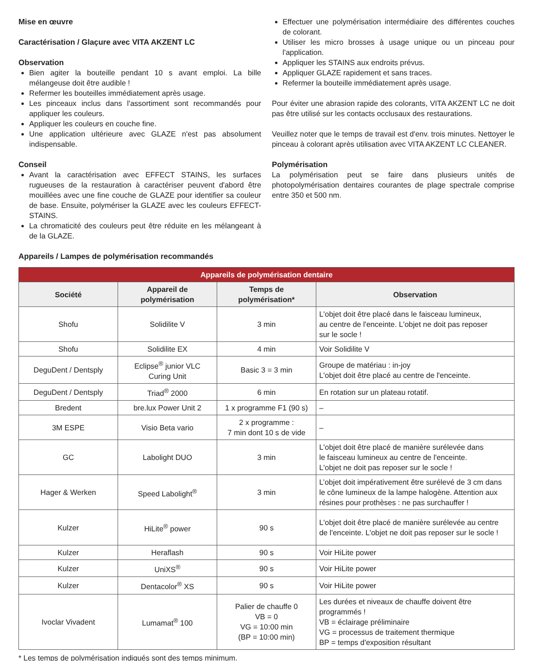Mise en œuvre
Caractérisation / Glaçure avec VITA AKZENT LC
Observation
Bien agiter la bouteille pendant 10 s avant emploi. La bille mélangeuse doit être audible !
Refermer les bouteilles immédiatement après usage.
Les pinceaux inclus dans l'assortiment sont recommandés pour appliquer les couleurs.
Appliquer les couleurs en couche fine.
Une application ultérieure avec GLAZE n'est pas absolument indispensable.
Conseil
Avant la caractérisation avec EFFECT STAINS, les surfaces rugueuses de la restauration à caractériser peuvent d'abord être mouillées avec une fine couche de GLAZE pour identifier sa couleur de base. Ensuite, polymériser la GLAZE avec les couleurs EFFECT-STAINS.
La chromaticité des couleurs peut être réduite en les mélangeant à de la GLAZE.
Effectuer une polymérisation intermédiaire des différentes couches de colorant.
Utiliser les micro brosses à usage unique ou un pinceau pour l'application.
Appliquer les STAINS aux endroits prévus.
Appliquer GLAZE rapidement et sans traces.
Refermer la bouteille immédiatement après usage.
Pour éviter une abrasion rapide des colorants, VITA AKZENT LC ne doit pas être utilisé sur les contacts occlusaux des restaurations.
Veuillez noter que le temps de travail est d'env. trois minutes. Nettoyer le pinceau à colorant après utilisation avec VITA AKZENT LC CLEANER.
Polymérisation
La polymérisation peut se faire dans plusieurs unités de photopolymérisation dentaires courantes de plage spectrale comprise entre 350 et 500 nm.
Appareils / Lampes de polymérisation recommandés
| Appareils de polymérisation dentaire | | | |
| --- | --- | --- | --- |
| Société | Appareil de polymérisation | Temps de polymérisation* | Observation |
| Shofu | Solidilite V | 3 min | L'objet doit être placé dans le faisceau lumineux, au centre de l'enceinte. L'objet ne doit pas reposer sur le socle ! |
| Shofu | Solidilite EX | 4 min | Voir Solidilite V |
| DeguDent / Dentsply | Eclipse<sup>®</sup> junior VLC Curing Unit | Basic 3 = 3 min | Groupe de matériau : in-joy L'objet doit être placé au centre de l'enceinte. |
| DeguDent / Dentsply | Triad<sup>®</sup> 2000 | 6 min | En rotation sur un plateau rotatif. |
| Bredent | bre.lux Power Unit 2 | 1 x programme F1 (90 s) | – |
| 3M ESPE | Visio Beta vario | 2 x programme : 7 min dont 10 s de vide | – |
| GC | Labolight DUO | 3 min | L'objet doit être placé de manière surélevée dans le faisceau lumineux au centre de l'enceinte. L'objet ne doit pas reposer sur le socle ! |
| Hager & Werken | Speed Labolight<sup>®</sup> | 3 min | L’objet doit impérativement être surélevé de 3 cm dans le cône lumineux de la lampe halogène. Attention aux résines pour prothèses : ne pas surchauffer ! |
| Kulzer | HiLite<sup>®</sup> power | 90 s | L'objet doit être placé de manière surélevée au centre de l'enceinte. L'objet ne doit pas reposer sur le socle ! |
| Kulzer | Heraflash | 90 s | Voir HiLite power |
| Kulzer | UniXS<sup>®</sup> | 90 s | Voir HiLite power |
| Kulzer | Dentacolor<sup>®</sup> XS | 90 s | Voir HiLite power |
| Ivoclar Vivadent | Lumamat<sup>®</sup> 100 | Palier de chauffe 0 VB = 0 VG = 10:00 min (BP = 10:00 min) | Les durées et niveaux de chauffe doivent être programmés ! VB = éclairage préliminaire VG = processus de traitement thermique BP = temps d'exposition résultant |
* Les temps de polymérisation indiqués sont des temps minimum.